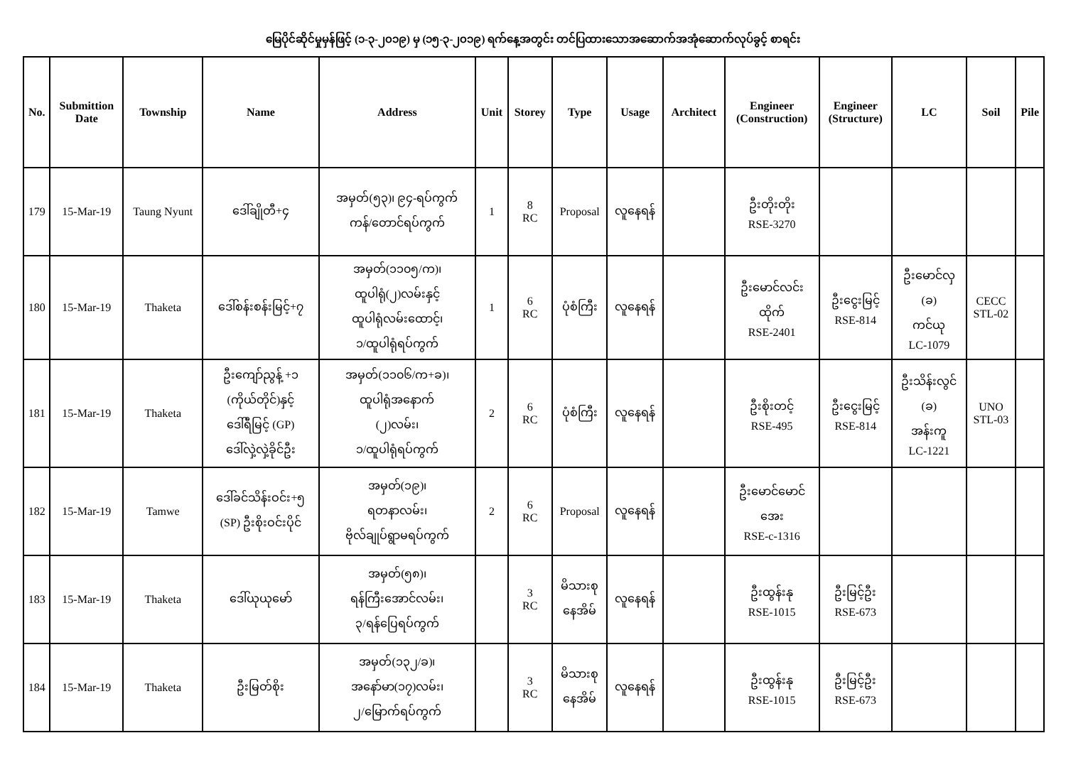မြေပိုင်ဆိုင်မှုမှန်ဖြင့် (၁-၃-၂၀၁၉) မှ (၁၅-၃-၂၀၁၉) ရက်နေ့အတွင်း တင်ပြထားသောအဆောက်အအုံဆောက်လုပ်ခွင့် စာရင်း
| No. | Submittion Date | Township | Name | Address | Unit | Storey | Type | Usage | Architect | Engineer (Construction) | Engineer (Structure) | LC | Soil | Pile |
| --- | --- | --- | --- | --- | --- | --- | --- | --- | --- | --- | --- | --- | --- | --- |
| 179 | 15-Mar-19 | Taung Nyunt | ဒေါ်ချိုတီ+၄ | အမှတ်(၅၃)၊ ၉၄-ရပ်ကွက် ကန်/တောင်ရပ်ကွက် | 1 | 8 RC | Proposal | လူနေရန် | | ဦးတိုးတိုး RSE-3270 | | | | |
| 180 | 15-Mar-19 | Thaketa | ဒေါ်စန်းစန်းမြင့်+၇ | အမှတ်(၁၁၀၅/က)၊ ထူပါရုံ(၂)လမ်းနှင့် ထူပါရုံလမ်းထောင့်၊ ၁/ထူပါရုံရပ်ကွက် | 1 | 6 RC | ပုံစံကြီး | လူနေရန် | | ဦးမောင်လင်း ထိုက် RSE-2401 | ဦးငွေးမြင့် RSE-814 | ဦးမောင်လှ (ခ) ကင်ယု LC-1079 | CECC STL-02 | |
| 181 | 15-Mar-19 | Thaketa | ဦးကျော်ညွန့် +၁ (ကိုယ်တိုင်)နှင့် ဒေါ်ရီမြင့် (GP) ဒေါ်လှဲ့လှဲ့ခိုင်ဦး | အမှတ်(၁၁၀၆/က+ခ)၊ ထူပါရုံအနောက် (၂)လမ်း၊ ၁/ထူပါရုံရပ်ကွက် | 2 | 6 RC | ပုံစံကြီး | လူနေရန် | | ဦးစိုးတင့် RSE-495 | ဦးငွေးမြင့် RSE-814 | ဦးသိန်းလွင် (ခ) အန်းကူ LC-1221 | UNO STL-03 | |
| 182 | 15-Mar-19 | Tamwe | ဒေါ်ခင်သိန်းဝင်း+၅ (SP) ဦးစိုးဝင်းပိုင် | အမှတ်(၁၉)၊ ရတနာလမ်း၊ ဗိုလ်ချုပ်ရွာမရပ်ကွက် | 2 | 6 RC | Proposal | လူနေရန် | | ဦးမောင်မောင် အေး RSE-c-1316 | | | | |
| 183 | 15-Mar-19 | Thaketa | ဒေါ်ယုယုမော် | အမှတ်(၅၈)၊ ရန်ကြီးအောင်လမ်း၊ ၃/ရန်ပြေရပ်ကွက် | | 3 RC | မိသားစု နေအိမ် | လူနေရန် | | ဦးထွန်းနု RSE-1015 | ဦးမြင့်ဦး RSE-673 | | | |
| 184 | 15-Mar-19 | Thaketa | ဦးမြတ်စိုး | အမှတ်(၁၃၂/ခ)၊ အနော်မာ(၁၇)လမ်း၊ ၂/မြောက်ရပ်ကွက် | | 3 RC | မိသားစု နေအိမ် | လူနေရန် | | ဦးထွန်းနု RSE-1015 | ဦးမြင့်ဦး RSE-673 | | | |